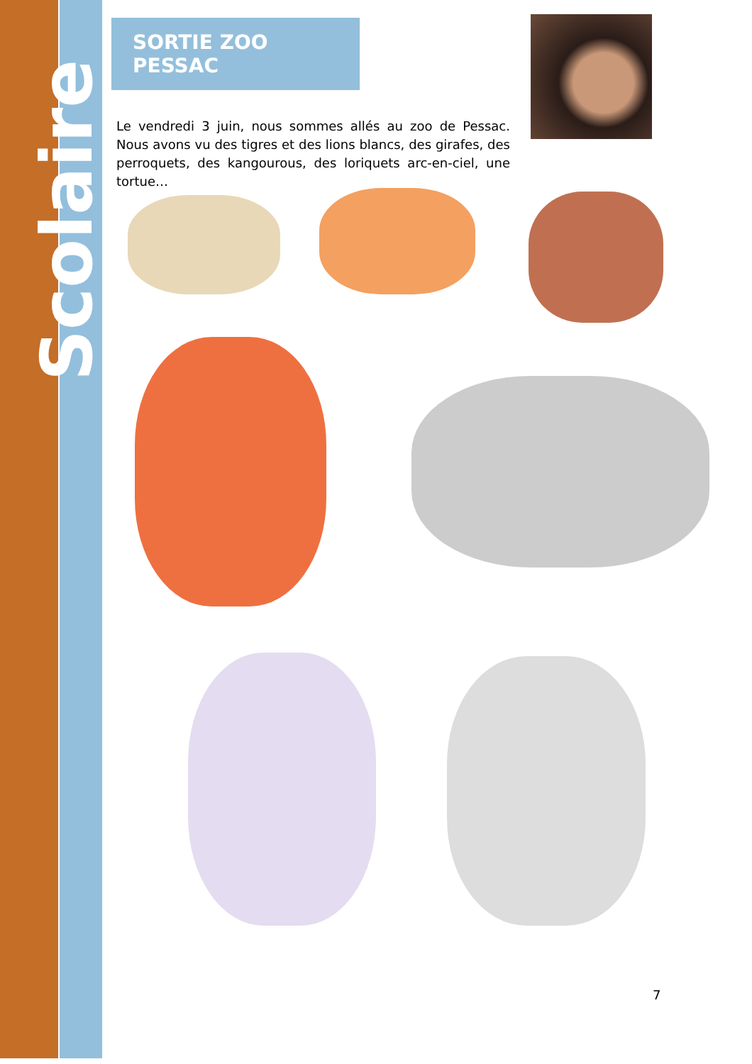Scolaire
SORTIE ZOO PESSAC
Le vendredi 3 juin, nous sommes allés au zoo de Pessac. Nous avons vu des tigres et des lions blancs, des girafes, des perroquets, des kangourous, des loriquets arc-en-ciel, une tortue…
7